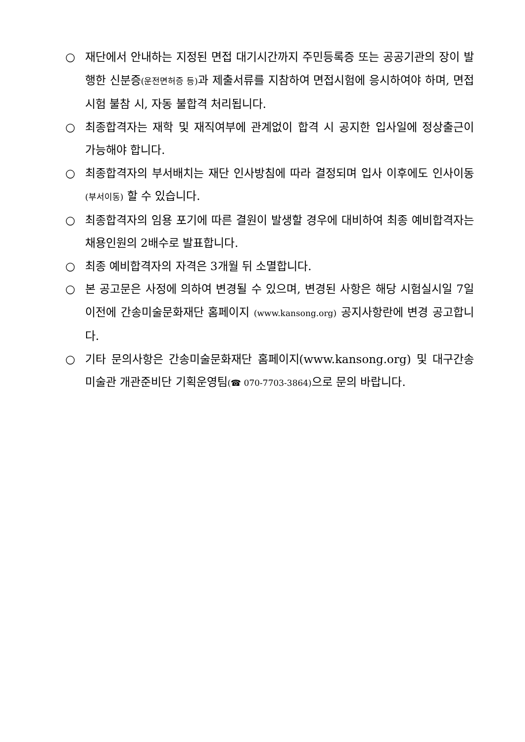○ 재단에서 안내하는 지정된 면접 대기시간까지 주민등록증 또는 공공기관의 장이 발행한 신분증(운전면허증 등) 과 제출서류를 지참하여 면접시험에 응시하여야 하며, 면접시험 불참 시, 자동 불합격 처리됩니다.
○ 최종합격자는 재학 및 재직여부에 관계없이 합격 시 공지한 입사일에 정상출근이 가능해야 합니다.
○ 최종합격자의 부서배치는 재단 인사방침에 따라 결정되며 입사 이후에도 인사이동(부서이동) 할 수 있습니다.
○ 최종합격자의 임용 포기에 따른 결원이 발생할 경우에 대비하여 최종 예비합격자는 채용인원의 2배수로 발표합니다.
○ 최종 예비합격자의 자격은 3개월 뒤 소멸합니다.
○ 본 공고문은 사정에 의하여 변경될 수 있으며, 변경된 사항은 해당 시험실시일 7일 이전에 간송미술문화재단 홈페이지 (www.kansong.org) 공지사항란에 변경 공고합니다.
○ 기타 문의사항은 간송미술문화재단 홈페이지(www.kansong.org) 및 대구간송미술관 개관준비단 기획운영팀(☎ 070-7703-3864) 으로 문의 바랍니다.